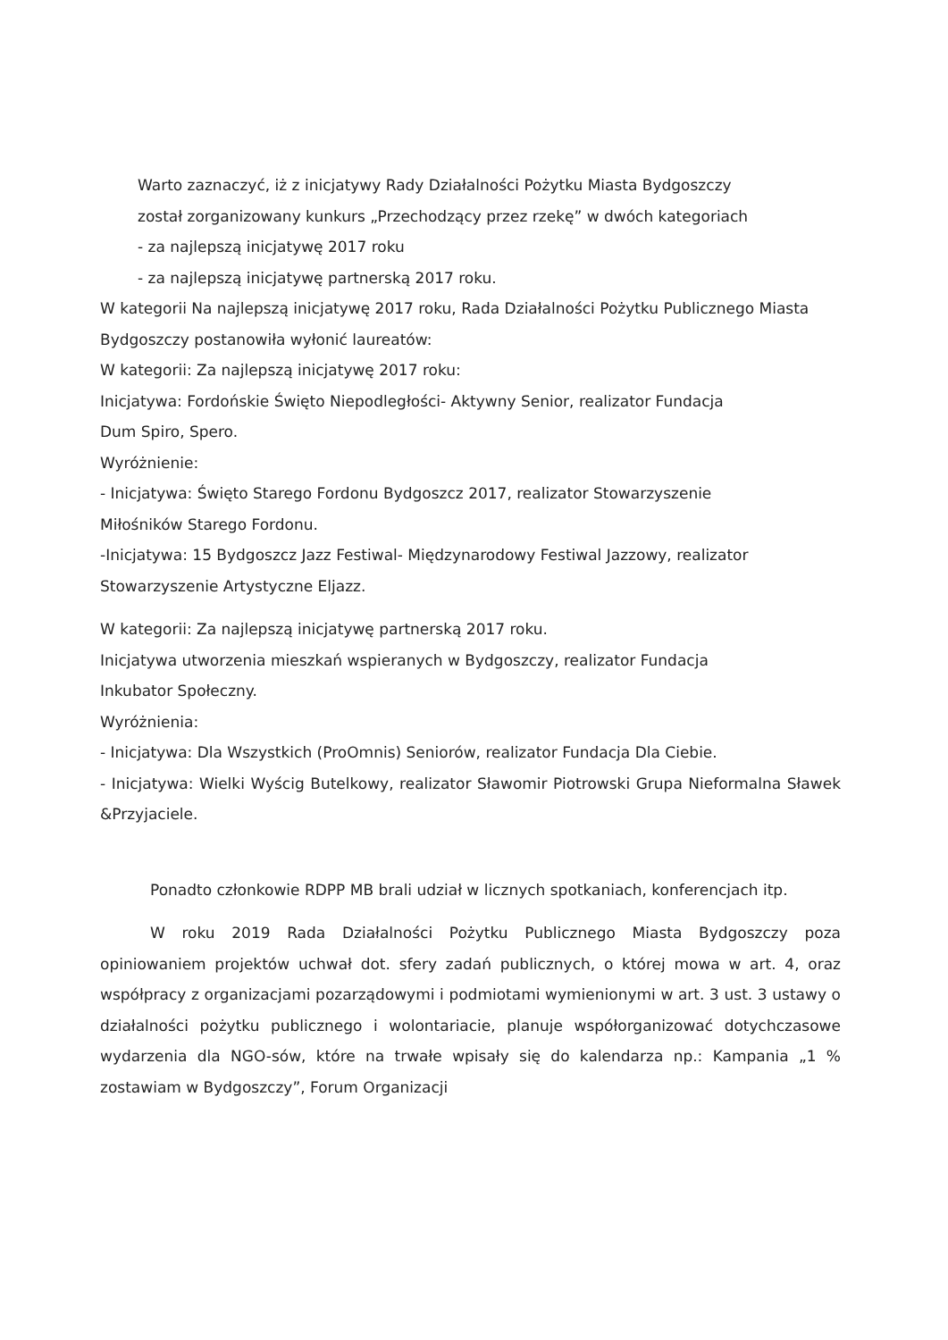Warto zaznaczyć, iż z inicjatywy Rady Działalności Pożytku Miasta Bydgoszczy
został zorganizowany kunkurs „Przechodzący przez rzekę” w dwóch kategoriach
- za najlepszą inicjatywę 2017 roku
- za najlepszą inicjatywę partnerską 2017 roku.
W kategorii Na najlepszą inicjatywę 2017 roku, Rada Działalności Pożytku Publicznego Miasta Bydgoszczy postanowiła wyłonić laureatów:
W kategorii: Za najlepszą inicjatywę 2017 roku:
Inicjatywa: Fordońskie Święto Niepodległości- Aktywny Senior, realizator Fundacja
Dum Spiro, Spero.
Wyróżnienie:
- Inicjatywa: Święto Starego Fordonu Bydgoszcz 2017, realizator Stowarzyszenie
Miłośników Starego Fordonu.
-Inicjatywa: 15 Bydgoszcz Jazz Festiwal- Międzynarodowy Festiwal Jazzowy, realizator Stowarzyszenie Artystyczne Eljazz.
W kategorii: Za najlepszą inicjatywę partnerską 2017 roku.
Inicjatywa utworzenia mieszkań wspieranych w Bydgoszczy, realizator Fundacja
Inkubator Społeczny.
Wyróżnienia:
- Inicjatywa: Dla Wszystkich (ProOmnis) Seniorów, realizator Fundacja Dla Ciebie.
- Inicjatywa: Wielki Wyścig Butelkowy, realizator Sławomir Piotrowski Grupa Nieformalna Sławek &Przyjaciele.
Ponadto członkowie RDPP MB brali udział w licznych spotkaniach, konferencjach itp.
W roku 2019 Rada Działalności Pożytku Publicznego Miasta Bydgoszczy poza opiniowaniem projektów uchwał dot. sfery zadań publicznych, o której mowa w art. 4, oraz współpracy z organizacjami pozarządowymi i podmiotami wymienionymi w art. 3 ust. 3 ustawy o działalności pożytku publicznego i wolontariacie, planuje współorganizować dotychczasowe wydarzenia dla NGO-sów, które na trwałe wpisały się do kalendarza np.: Kampania „1 % zostawiam w Bydgoszczy”, Forum Organizacji